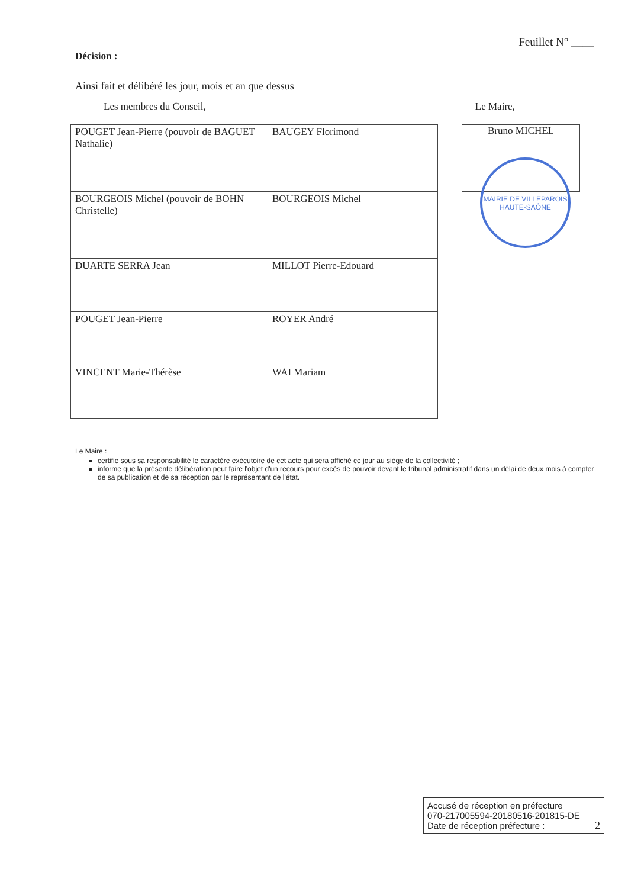Feuillet N° ____
Décision :
Ainsi fait et délibéré les jour, mois et an que dessus
Les membres du Conseil, Le Maire,
| POUGET Jean-Pierre (pouvoir de BAGUET Nathalie) | BAUGEY Florimond |
| BOURGEOIS Michel (pouvoir de BOHN Christelle) | BOURGEOIS Michel |
| DUARTE SERRA Jean | MILLOT Pierre-Edouard |
| POUGET Jean-Pierre | ROYER André |
| VINCENT Marie-Thérèse | WAI Mariam |
Bruno MICHEL
MAIRIE DE VILLEPAROIS HAUTE-SAÔNE
Le Maire :
certifie sous sa responsabilité le caractère exécutoire de cet acte qui sera affiché ce jour au siège de la collectivité ;
informe que la présente délibération peut faire l'objet d'un recours pour excès de pouvoir devant le tribunal administratif dans un délai de deux mois à compter de sa publication et de sa réception par le représentant de l'état.
Accusé de réception en préfecture
070-217005594-20180516-201815-DE
Date de réception préfecture : 2